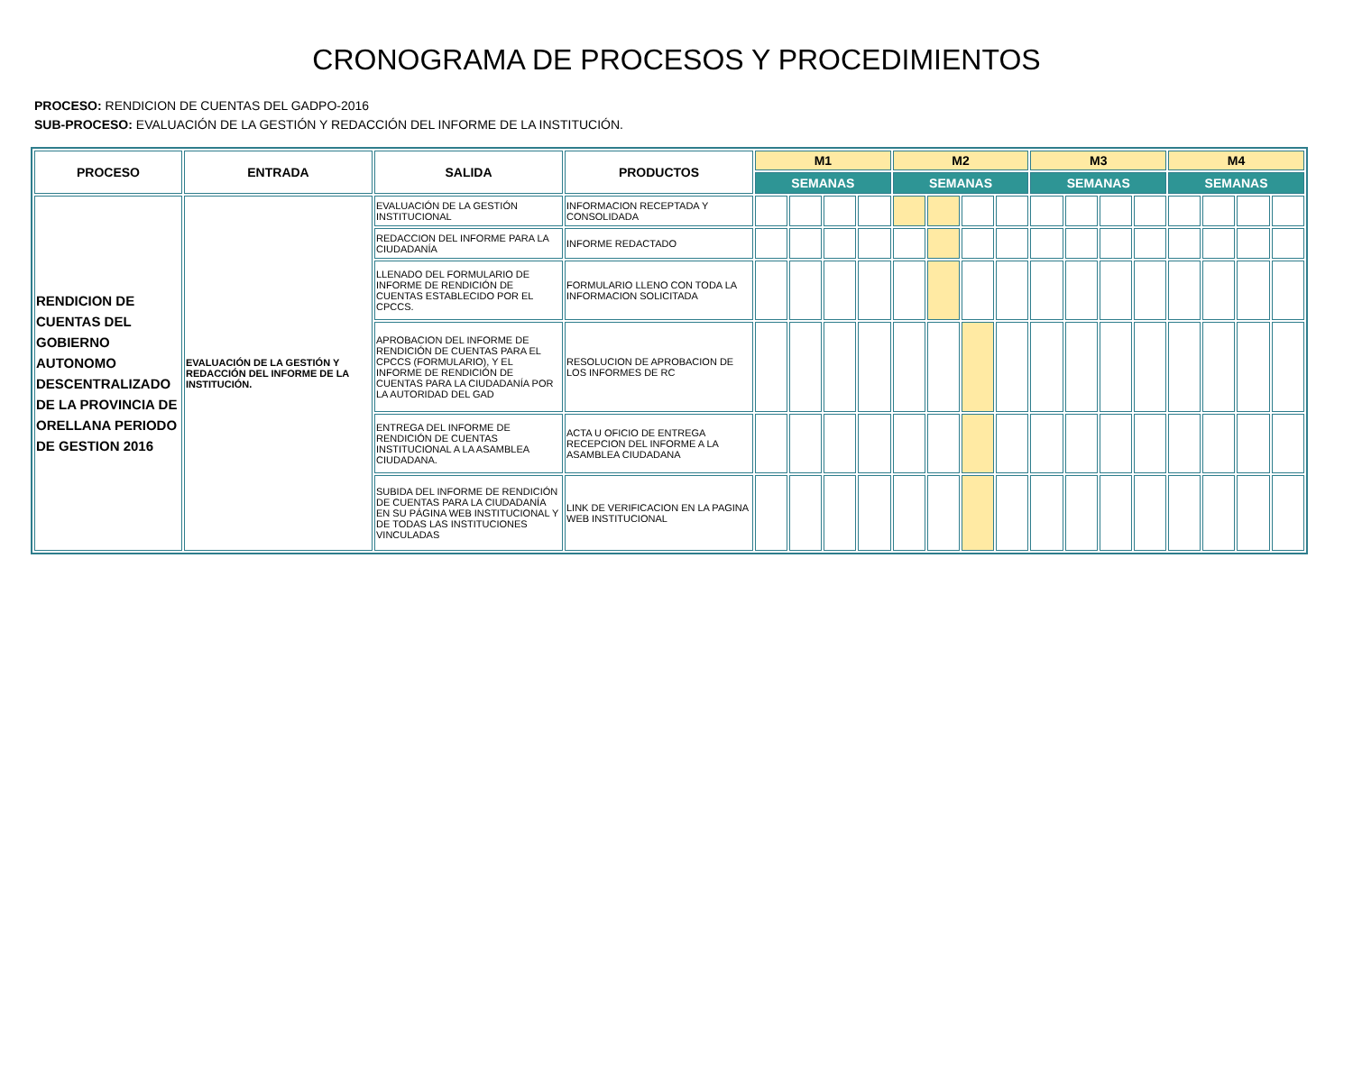CRONOGRAMA DE PROCESOS Y PROCEDIMIENTOS
PROCESO: RENDICION DE CUENTAS DEL GADPO-2016
SUB-PROCESO: EVALUACIÓN DE LA GESTIÓN Y REDACCIÓN DEL INFORME DE LA INSTITUCIÓN.
| PROCESO | ENTRADA | SALIDA | PRODUCTOS | M1 | | | | M2 | | | | M3 | | | | M4 | | | |
| --- | --- | --- | --- | --- | --- | --- | --- | --- | --- | --- | --- | --- | --- | --- | --- | --- | --- | --- | --- |
| | | | | SEMANAS | | | | SEMANAS | | | | SEMANAS | | | | SEMANAS | | | |
| RENDICION DE CUENTAS DEL GOBIERNO AUTONOMO DESCENTRALIZADO DE LA PROVINCIA DE ORELLANA PERIODO DE GESTION 2016 | EVALUACIÓN DE LA GESTIÓN Y REDACCIÓN DEL INFORME DE LA INSTITUCIÓN. | EVALUACIÓN DE LA GESTIÓN INSTITUCIONAL | INFORMACION RECEPTADA Y CONSOLIDADA | | | | | | | | | | | | | | | | |
| | | REDACCION DEL INFORME PARA LA CIUDADANÍA | INFORME REDACTADO | | | | | | | | | | | | | | | | |
| | | LLENADO DEL FORMULARIO DE INFORME DE RENDICIÓN DE CUENTAS ESTABLECIDO POR EL CPCCS. | FORMULARIO LLENO CON TODA LA INFORMACION SOLICITADA | | | | | | | | | | | | | | | | |
| | | APROBACION DEL INFORME DE RENDICIÓN DE CUENTAS PARA EL CPCCS (FORMULARIO), Y EL INFORME DE RENDICIÓN DE CUENTAS PARA LA CIUDADANÍA POR LA AUTORIDAD DEL GAD | RESOLUCION DE APROBACION DE LOS INFORMES DE RC | | | | | | | | | | | | | | | | |
| | | ENTREGA DEL INFORME DE RENDICIÓN DE CUENTAS INSTITUCIONAL A LA ASAMBLEA CIUDADANA. | ACTA U OFICIO DE ENTREGA RECEPCION DEL INFORME A LA ASAMBLEA CIUDADANA | | | | | | | | | | | | | | | | |
| | | SUBIDA DEL INFORME DE RENDICIÓN DE CUENTAS PARA LA CIUDADANÍA EN SU PÁGINA WEB INSTITUCIONAL Y DE TODAS LAS INSTITUCIONES VINCULADAS | LINK DE VERIFICACION EN LA PAGINA WEB INSTITUCIONAL | | | | | | | | | | | | | | | | |